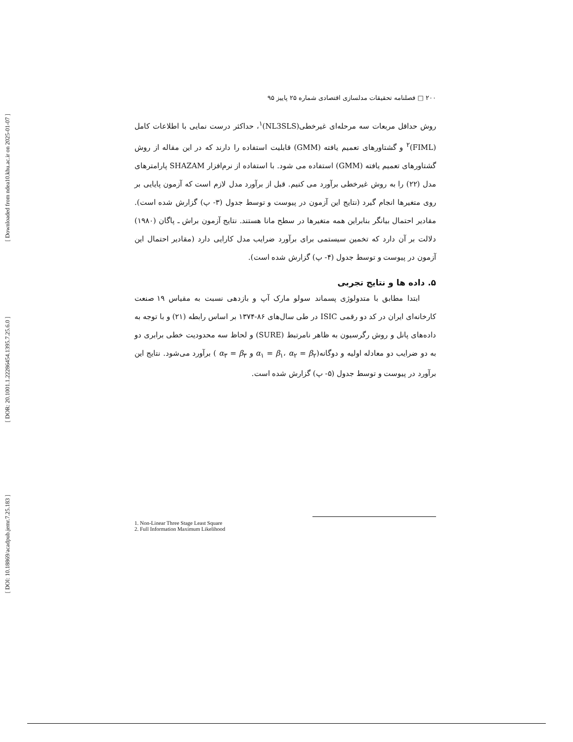[ Downloaded from ndea10.khu.ac.ir on 2025-01-07 ]
[ DOR: 20.1001.1.22286454.1395.7.25.6.0 ]
[ DOI: 10.18869/acadpub.jemr.7.25.183 ]
۲۰۰ □ فصلنامه تحقیقات مدلسازی اقتصادی شماره ۲۵ پاییز ۹۵
روش حداقل مربعات سه مرحله‌ای غیرخطی(NL3SLS)<sup>۱</sup>، حداکثر درست نمایی با اطلاعات کامل (FIML)<sup>۲</sup> و گشتاورهای تعمیم یافته (GMM) قابلیت استفاده را دارند که در این مقاله از روش گشتاورهای تعمیم یافته (GMM) استفاده می شود. با استفاده از نرم‌افزار SHAZAM پارامترهای مدل (۲۲) را به روش غیرخطی برآورد می کنیم. قبل از برآورد مدل لازم است که آزمون پایایی بر روی متغیرها انجام گیرد (نتایج این آزمون در پیوست و توسط جدول (۳- پ) گزارش شده است). مقادیر احتمال بیانگر بنابراین همه متغیرها در سطح مانا هستند. نتایج آزمون براش ـ پاگان (۱۹۸۰) دلالت بر آن دارد که تخمین سیستمی برای برآورد ضرایب مدل کارایی دارد (مقادیر احتمال این آزمون در پیوست و توسط جدول (۴- پ) گزارش شده است).
۵. داده ها و نتایج تجربی
ابتدا مطابق با متدولوژی پسماند سولو مارک آپ و بازدهی نسبت به مقیاس ۱۹ صنعت کارخانه‌ای ایران در کد دو رقمی ISIC در طی سال‌های ۸۶-۱۳۷۴ بر اساس رابطه (۲۱) و با توجه به داده‌های پانل و روش رگرسیون به ظاهر نامرتبط (SURE) و لحاظ سه محدودیت خطی برابری دو به دو ضرایب دو معادله اولیه و دوگانه(α<sub>۱</sub> = β<sub>۱</sub>، α<sub>۲</sub> = β<sub>۲</sub> و α<sub>۳</sub> = β<sub>۳</sub> ) برآورد می‌شود. نتایج این برآورد در پیوست و توسط جدول (۵- پ) گزارش شده است.
1. Non-Linear Three Stage Least Square
2. Full Information Maximum Likelihood